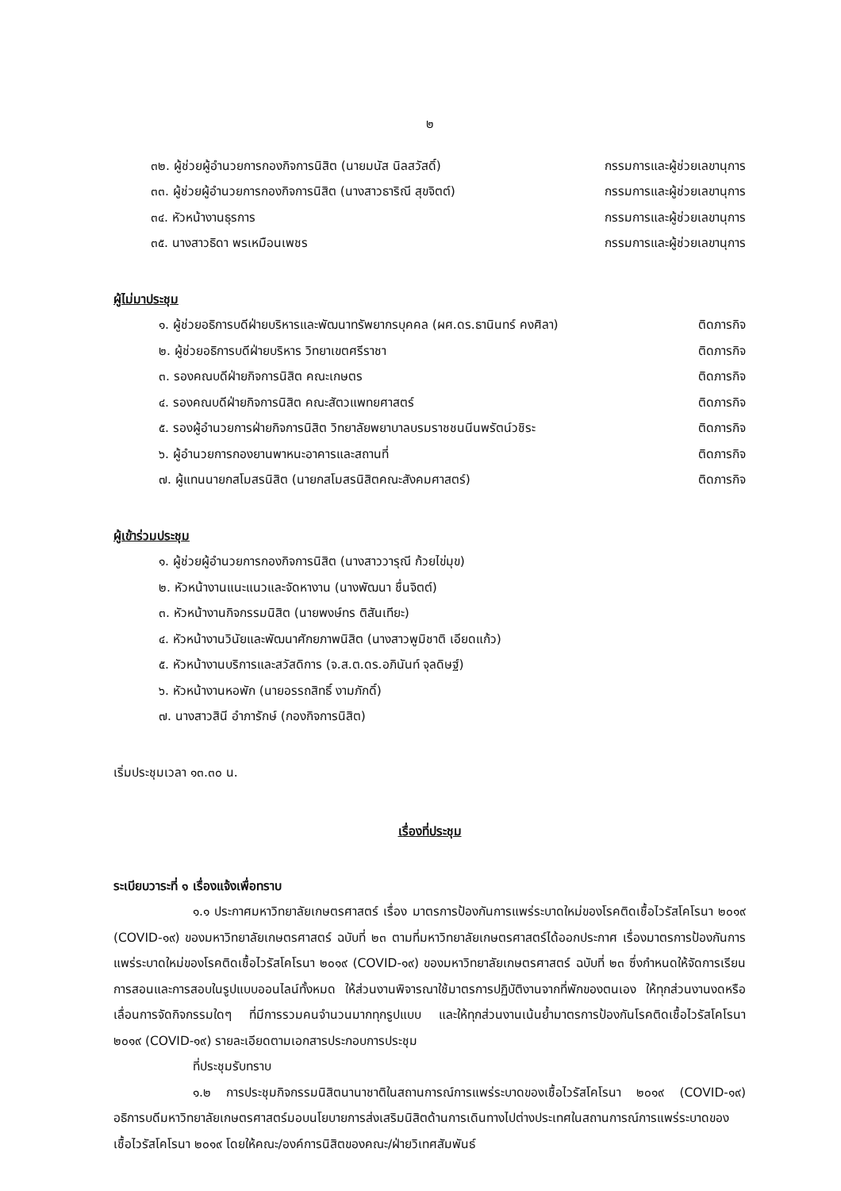๒
๓๒. ผู้ช่วยผู้อำนวยการกองกิจการนิสิต (นายมนัส นิลสวัสดิ์) กรรมการและผู้ช่วยเลขานุการ
๓๓. ผู้ช่วยผู้อำนวยการกองกิจการนิสิต (นางสาวธาริณี สุขจิตต์) กรรมการและผู้ช่วยเลขานุการ
๓๔. หัวหน้างานธุรการ กรรมการและผู้ช่วยเลขานุการ
๓๕. นางสาวธิดา พรเหมือนเพชร กรรมการและผู้ช่วยเลขานุการ
ผู้ไม่มาประชุม
๑. ผู้ช่วยอธิการบดีฝ่ายบริหารและพัฒนาทรัพยากรบุคคล (ผศ.ดร.ธานินทร์ คงศิลา) ติดภารกิจ
๒. ผู้ช่วยอธิการบดีฝ่ายบริหาร วิทยาเขตศรีราชา ติดภารกิจ
๓. รองคณบดีฝ่ายกิจการนิสิต คณะเกษตร ติดภารกิจ
๔. รองคณบดีฝ่ายกิจการนิสิต คณะสัตวแพทยศาสตร์ ติดภารกิจ
๕. รองผู้อำนวยการฝ่ายกิจการนิสิต วิทยาลัยพยาบาลบรมราชชนนีนพรัตน์วชิระ ติดภารกิจ
๖. ผู้อำนวยการกองยานพาหนะอาคารและสถานที่ ติดภารกิจ
๗. ผู้แทนนายกสโมสรนิสิต (นายกสโมสรนิสิตคณะสังคมศาสตร์) ติดภารกิจ
ผู้เข้าร่วมประชุม
๑. ผู้ช่วยผู้อำนวยการกองกิจการนิสิต (นางสาววารุณี ก้วยไข่มุข)
๒. หัวหน้างานแนะแนวและจัดหางาน (นางพัฒนา ชื่นจิตต์)
๓. หัวหน้างานกิจกรรมนิสิต (นายพงษ์ทร ติสันเทียะ)
๔. หัวหน้างานวินัยและพัฒนาศักยภาพนิสิต (นางสาวพูมิชาติ เอียดแก้ว)
๕. หัวหน้างานบริการและสวัสดิการ (จ.ส.ต.ดร.อภินันท์ จุลดิษฐ์)
๖. หัวหน้างานหอพัก (นายอรรถสิทธิ์ งามภักดิ์)
๗. นางสาวสินี อำภารักษ์ (กองกิจการนิสิต)
เริ่มประชุมเวลา ๑๓.๓๐ น.
เรื่องที่ประชุม
ระเบียบวาระที่ ๑ เรื่องแจ้งเพื่อทราบ
๑.๑ ประกาศมหาวิทยาลัยเกษตรศาสตร์ เรื่อง มาตรการป้องกันการแพร่ระบาดใหม่ของโรคติดเชื้อไวรัสโคโรนา ๒๐๑๙ (COVID-๑๙) ของมหาวิทยาลัยเกษตรศาสตร์ ฉบับที่ ๒๓ ตามที่มหาวิทยาลัยเกษตรศาสตร์ได้ออกประกาศ เรื่องมาตรการป้องกันการแพร่ระบาดใหม่ของโรคติดเชื้อไวรัสโคโรนา ๒๐๑๙ (COVID-๑๙) ของมหาวิทยาลัยเกษตรศาสตร์ ฉบับที่ ๒๓ ซึ่งกำหนดให้จัดการเรียนการสอนและการสอบในรูปแบบออนไลน์ทั้งหมด ให้ส่วนงานพิจารณาใช้มาตรการปฏิบัติงานจากที่พักของตนเอง ให้ทุกส่วนงานงดหรือเลื่อนการจัดกิจกรรมใดๆ ที่มีการรวมคนจำนวนมากทุกรูปแบบ และให้ทุกส่วนงานเน้นย้ำมาตรการป้องกันโรคติดเชื้อไวรัสโคโรนา ๒๐๑๙ (COVID-๑๙) รายละเอียดตามเอกสารประกอบการประชุม
ที่ประชุมรับทราบ
๑.๒ การประชุมกิจกรรมนิสิตนานาชาติในสถานการณ์การแพร่ระบาดของเชื้อไวรัสโคโรนา ๒๐๑๙ (COVID-๑๙) อธิการบดีมหาวิทยาลัยเกษตรศาสตร์มอบนโยบายการส่งเสริมนิสิตด้านการเดินทางไปต่างประเทศในสถานการณ์การแพร่ระบาดของเชื้อไวรัสโคโรนา ๒๐๑๙ โดยให้คณะ/องค์การนิสิตของคณะ/ฝ่ายวิเทศสัมพันธ์